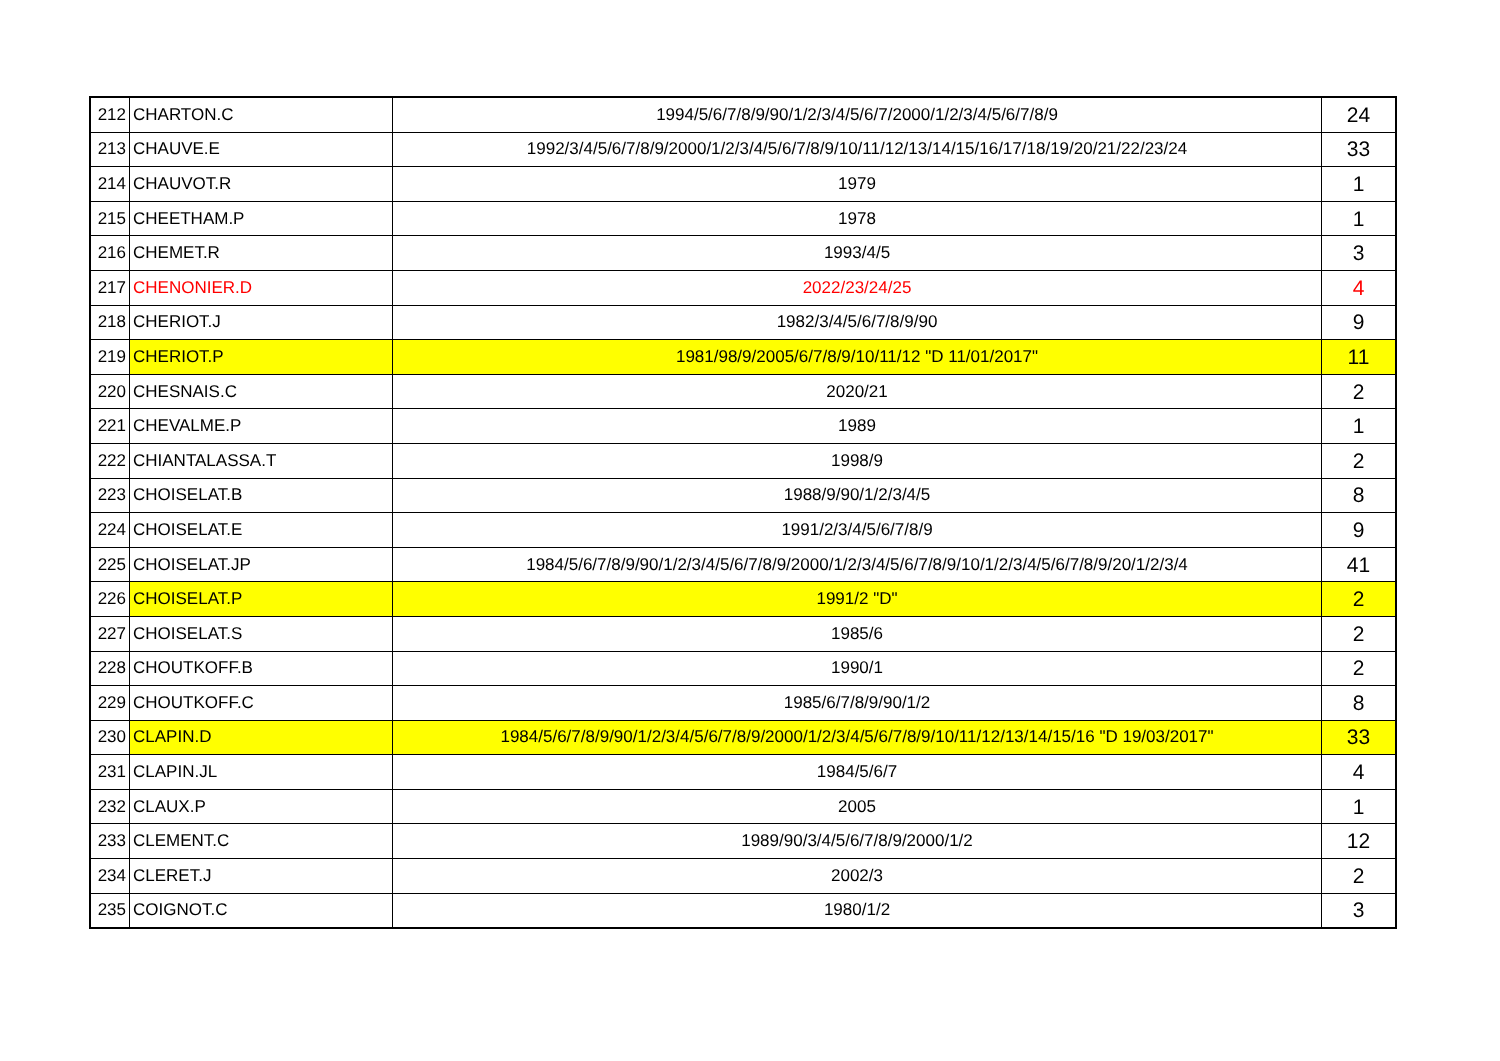| 212 | CHARTON.C | 1994/5/6/7/8/9/90/1/2/3/4/5/6/7/2000/1/2/3/4/5/6/7/8/9 | 24 |
| 213 | CHAUVE.E | 1992/3/4/5/6/7/8/9/2000/1/2/3/4/5/6/7/8/9/10/11/12/13/14/15/16/17/18/19/20/21/22/23/24 | 33 |
| 214 | CHAUVOT.R | 1979 | 1 |
| 215 | CHEETHAM.P | 1978 | 1 |
| 216 | CHEMET.R | 1993/4/5 | 3 |
| 217 | CHENONIER.D | 2022/23/24/25 | 4 |
| 218 | CHERIOT.J | 1982/3/4/5/6/7/8/9/90 | 9 |
| 219 | CHERIOT.P | 1981/98/9/2005/6/7/8/9/10/11/12 "D 11/01/2017" | 11 |
| 220 | CHESNAIS.C | 2020/21 | 2 |
| 221 | CHEVALME.P | 1989 | 1 |
| 222 | CHIANTALASSA.T | 1998/9 | 2 |
| 223 | CHOISELAT.B | 1988/9/90/1/2/3/4/5 | 8 |
| 224 | CHOISELAT.E | 1991/2/3/4/5/6/7/8/9 | 9 |
| 225 | CHOISELAT.JP | 1984/5/6/7/8/9/90/1/2/3/4/5/6/7/8/9/2000/1/2/3/4/5/6/7/8/9/10/1/2/3/4/5/6/7/8/9/20/1/2/3/4 | 41 |
| 226 | CHOISELAT.P | 1991/2 "D" | 2 |
| 227 | CHOISELAT.S | 1985/6 | 2 |
| 228 | CHOUTKOFF.B | 1990/1 | 2 |
| 229 | CHOUTKOFF.C | 1985/6/7/8/9/90/1/2 | 8 |
| 230 | CLAPIN.D | 1984/5/6/7/8/9/90/1/2/3/4/5/6/7/8/9/2000/1/2/3/4/5/6/7/8/9/10/11/12/13/14/15/16 "D 19/03/2017" | 33 |
| 231 | CLAPIN.JL | 1984/5/6/7 | 4 |
| 232 | CLAUX.P | 2005 | 1 |
| 233 | CLEMENT.C | 1989/90/3/4/5/6/7/8/9/2000/1/2 | 12 |
| 234 | CLERET.J | 2002/3 | 2 |
| 235 | COIGNOT.C | 1980/1/2 | 3 |